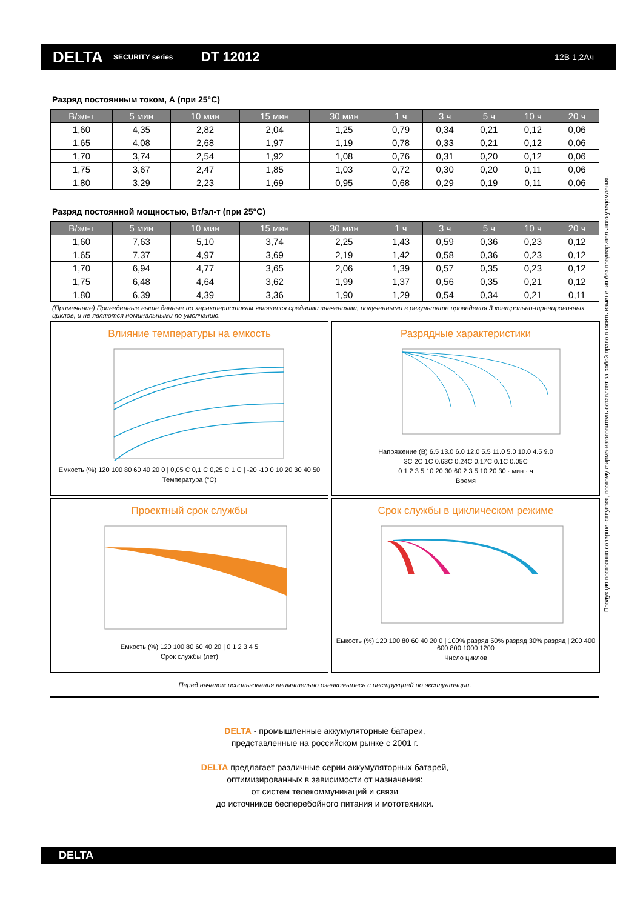DELTA
SECURITY series
DT 12012
12В 1,2Ач
Разряд постоянным током, А (при 25°С)
| В/эл-т | 5 мин | 10 мин | 15 мин | 30 мин | 1 ч | 3 ч | 5 ч | 10 ч | 20 ч |
| --- | --- | --- | --- | --- | --- | --- | --- | --- | --- |
| 1,60 | 4,35 | 2,82 | 2,04 | 1,25 | 0,79 | 0,34 | 0,21 | 0,12 | 0,06 |
| 1,65 | 4,08 | 2,68 | 1,97 | 1,19 | 0,78 | 0,33 | 0,21 | 0,12 | 0,06 |
| 1,70 | 3,74 | 2,54 | 1,92 | 1,08 | 0,76 | 0,31 | 0,20 | 0,12 | 0,06 |
| 1,75 | 3,67 | 2,47 | 1,85 | 1,03 | 0,72 | 0,30 | 0,20 | 0,11 | 0,06 |
| 1,80 | 3,29 | 2,23 | 1,69 | 0,95 | 0,68 | 0,29 | 0,19 | 0,11 | 0,06 |
Разряд постоянной мощностью, Вт/эл-т (при 25°С)
| В/эл-т | 5 мин | 10 мин | 15 мин | 30 мин | 1 ч | 3 ч | 5 ч | 10 ч | 20 ч |
| --- | --- | --- | --- | --- | --- | --- | --- | --- | --- |
| 1,60 | 7,63 | 5,10 | 3,74 | 2,25 | 1,43 | 0,59 | 0,36 | 0,23 | 0,12 |
| 1,65 | 7,37 | 4,97 | 3,69 | 2,19 | 1,42 | 0,58 | 0,36 | 0,23 | 0,12 |
| 1,70 | 6,94 | 4,77 | 3,65 | 2,06 | 1,39 | 0,57 | 0,35 | 0,23 | 0,12 |
| 1,75 | 6,48 | 4,64 | 3,62 | 1,99 | 1,37 | 0,56 | 0,35 | 0,21 | 0,12 |
| 1,80 | 6,39 | 4,39 | 3,36 | 1,90 | 1,29 | 0,54 | 0,34 | 0,21 | 0,11 |
(Примечание) Приведенные выше данные по характеристикам являются средними значениями, полученными в результате проведения 3 контрольно-тренировочных циклов, и не являются номинальными по умолчанию.
Влияние температуры на емкость
Емкость (%) 120 100 80 60 40 20 0 | 0,05 C 0,1 C 0,25 C 1 C | -20 -10 0 10 20 30 40 50
Температура (°C)
Разрядные характеристики
Напряжение (В) 6.5 13.0 6.0 12.0 5.5 11.0 5.0 10.0 4.5 9.0
3C 2C 1C 0.63C 0.24C 0.17C 0.1C 0.05C
0 1 2 3 5 10 20 30 60 2 3 5 10 20 30 · мин · ч
Время
Проектный срок службы
Емкость (%) 120 100 80 60 40 20 | 0 1 2 3 4 5
Срок службы (лет)
Срок службы в циклическом режиме
Емкость (%) 120 100 80 60 40 20 0 | 100% разряд 50% разряд 30% разряд | 200 400 600 800 1000 1200
Число циклов
Перед началом использования внимательно ознакомьтесь с инструкцией по эксплуатации.
DELTA - промышленные аккумуляторные батареи,
представленные на российском рынке с 2001 г.
DELTA предлагает различные серии аккумуляторных батарей,
оптимизированных в зависимости от назначения:
от систем телекоммуникаций и связи
до источников бесперебойного питания и мототехники.
Продукция постоянно совершенствуется, поэтому фирма-изготовитель оставляет за собой право вносить изменения без предварительного уведомления.
DELTA